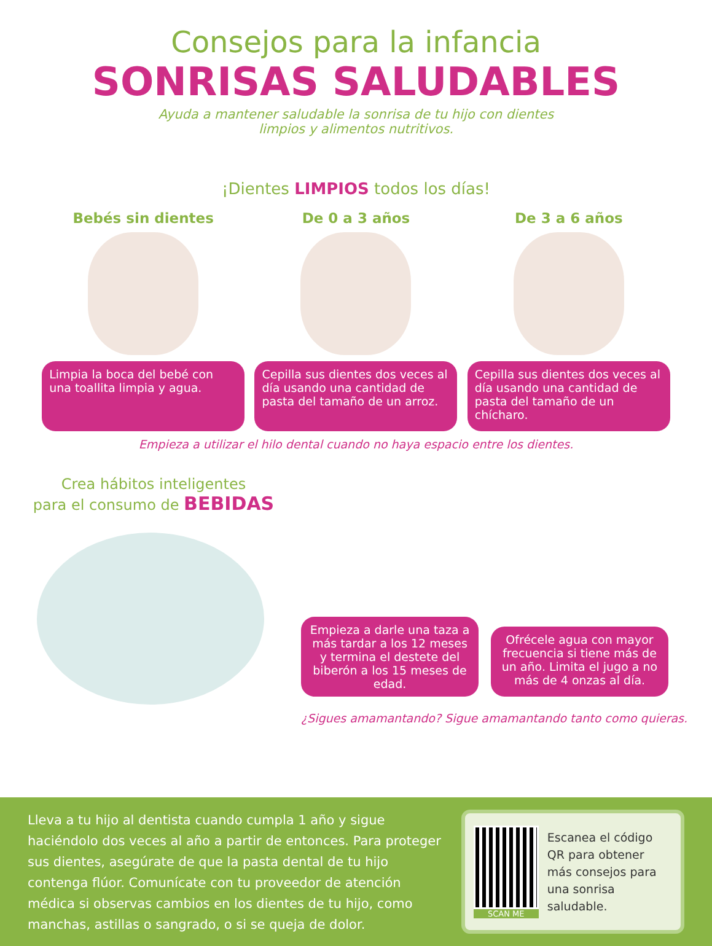Consejos para la infancia
SONRISAS SALUDABLES
Ayuda a mantener saludable la sonrisa de tu hijo con dientes
limpios y alimentos nutritivos.
¡Dientes LIMPIOS todos los días!
Bebés sin dientes
Limpia la boca del bebé con una toallita limpia y agua.
De 0 a 3 años
Cepilla sus dientes dos veces al día usando una cantidad de pasta del tamaño de un arroz.
De 3 a 6 años
Cepilla sus dientes dos veces al día usando una cantidad de pasta del tamaño de un chícharo.
Empieza a utilizar el hilo dental cuando no haya espacio entre los dientes.
Crea hábitos inteligentes
para el consumo de BEBIDAS
Empieza a darle una taza a más tardar a los 12 meses y termina el destete del biberón a los 15 meses de edad.
Ofrécele agua con mayor frecuencia si tiene más de un año. Limita el jugo a no más de 4 onzas al día.
¿Sigues amamantando? Sigue amamantando tanto como quieras.
Lleva a tu hijo al dentista cuando cumpla 1 año y sigue haciéndolo dos veces al año a partir de entonces. Para proteger sus dientes, asegúrate de que la pasta dental de tu hijo contenga flúor. Comunícate con tu proveedor de atención médica si observas cambios en los dientes de tu hijo, como manchas, astillas o sangrado, o si se queja de dolor.
SCAN ME
Escanea el código QR para obtener más consejos para una sonrisa saludable.